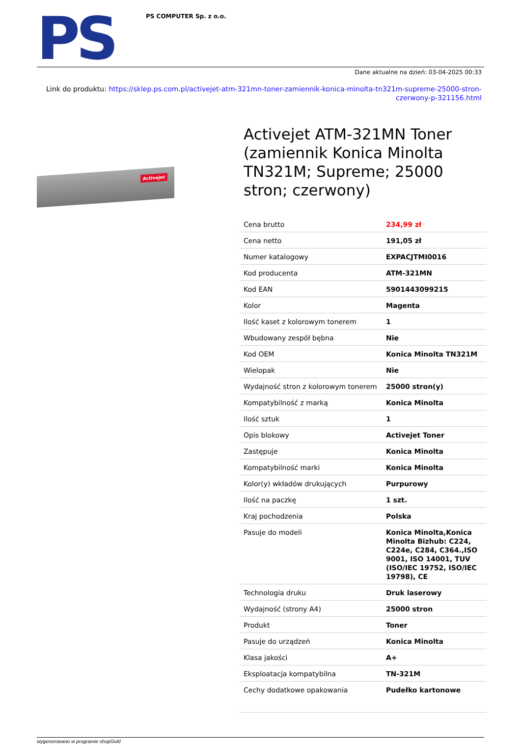PS
PS COMPUTER Sp. z o.o.
Dane aktualne na dzień: 03-04-2025 00:33
Link do produktu: https://sklep.ps.com.pl/activejet-atm-321mn-toner-zamiennik-konica-minolta-tn321m-supreme-25000-stron-czerwony-p-321156.html
Activejet
Activejet ATM-321MN Toner (zamiennik Konica Minolta TN321M; Supreme; 25000 stron; czerwony)
| Cena brutto | 234,99 zł |
| Cena netto | 191,05 zł |
| Numer katalogowy | EXPACJTMI0016 |
| Kod producenta | ATM-321MN |
| Kod EAN | 5901443099215 |
| Kolor | Magenta |
| Ilość kaset z kolorowym tonerem | 1 |
| Wbudowany zespół bębna | Nie |
| Kod OEM | Konica Minolta TN321M |
| Wielopak | Nie |
| Wydajność stron z kolorowym tonerem | 25000 stron(y) |
| Kompatybilność z marką | Konica Minolta |
| Ilość sztuk | 1 |
| Opis blokowy | Activejet Toner |
| Zastępuje | Konica Minolta |
| Kompatybilność marki | Konica Minolta |
| Kolor(y) wkładów drukujących | Purpurowy |
| Ilość na paczkę | 1 szt. |
| Kraj pochodzenia | Polska |
| Pasuje do modeli | Konica Minolta,Konica Minolta Bizhub: C224, C224e, C284, C364.,ISO 9001, ISO 14001, TUV (ISO/IEC 19752, ISO/IEC 19798), CE |
| Technologia druku | Druk laserowy |
| Wydajność (strony A4) | 25000 stron |
| Produkt | Toner |
| Pasuje do urządzeń | Konica Minolta |
| Klasa jakości | A+ |
| Eksploatacja kompatybilna | TN-321M |
| Cechy dodatkowe opakowania | Pudełko kartonowe |
wygenerowano w programie shopGold